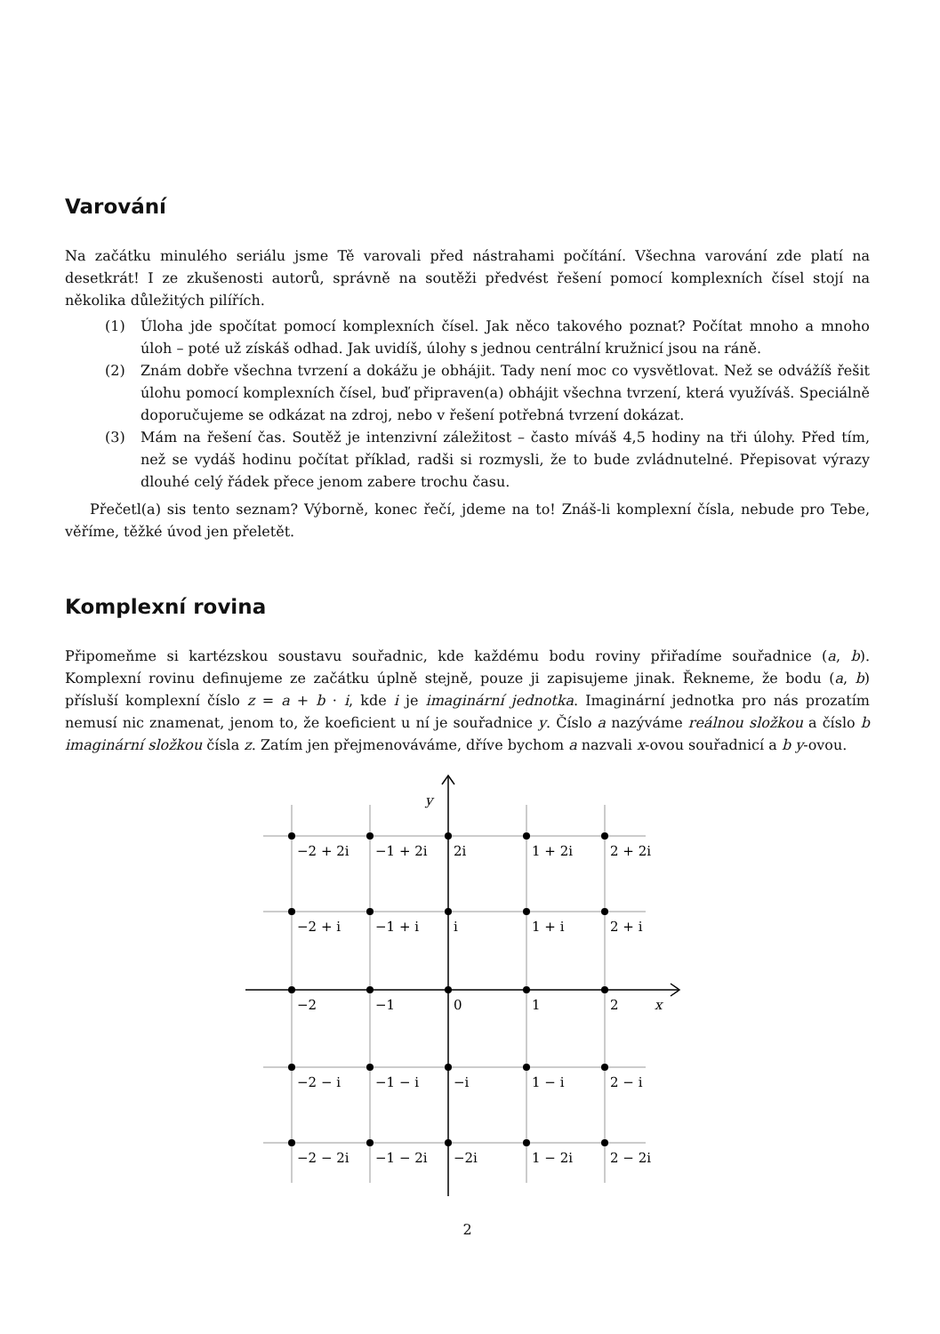Varování
Na začátku minulého seriálu jsme Tě varovali před nástrahami počítání. Všechna varování zde platí na desetkrát! I ze zkušenosti autorů, správně na soutěži předvést řešení pomocí komplexních čísel stojí na několika důležitých pilířích.
(1) Úloha jde spočítat pomocí komplexních čísel. Jak něco takového poznat? Počítat mnoho a mnoho úloh – poté už získáš odhad. Jak uvidíš, úlohy s jednou centrální kružnicí jsou na ráně.
(2) Znám dobře všechna tvrzení a dokážu je obhájit. Tady není moc co vysvětlovat. Než se odvážíš řešit úlohu pomocí komplexních čísel, buď připraven(a) obhájit všechna tvrzení, která využíváš. Speciálně doporučujeme se odkázat na zdroj, nebo v řešení potřebná tvrzení dokázat.
(3) Mám na řešení čas. Soutěž je intenzivní záležitost – často míváš 4,5 hodiny na tři úlohy. Před tím, než se vydáš hodinu počítat příklad, radši si rozmysli, že to bude zvládnutelné. Přepisovat výrazy dlouhé celý řádek přece jenom zabere trochu času.
Přečetl(a) sis tento seznam? Výborně, konec řečí, jdeme na to! Znáš-li komplexní čísla, nebude pro Tebe, věříme, těžké úvod jen přeletět.
Komplexní rovina
Připomeňme si kartézskou soustavu souřadnic, kde každému bodu roviny přiřadíme souřadnice (a, b). Komplexní rovinu definujeme ze začátku úplně stejně, pouze ji zapisujeme jinak. Řekneme, že bodu (a, b) přísluší komplexní číslo z = a + b · i, kde i je imaginární jednotka. Imaginární jednotka pro nás prozatím nemusí nic znamenat, jenom to, že koeficient u ní je souřadnice y. Číslo a nazýváme reálnou složkou a číslo b imaginární složkou čísla z. Zatím jen přejmenováváme, dříve bychom a nazvali x-ovou souřadnicí a b y-ovou.
y
x
−2 + 2i
−1 + 2i
2i
1 + 2i
2 + 2i
−2 + i
−1 + i
i
1 + i
2 + i
−2
−1
0
1
2
−2 − i
−1 − i
−i
1 − i
2 − i
−2 − 2i
−1 − 2i
−2i
1 − 2i
2 − 2i
2